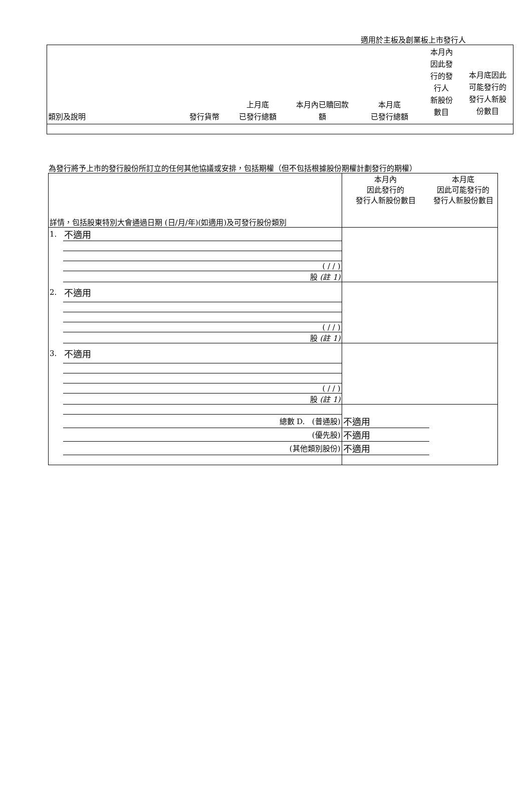適用於主板及創業板上市發行人
| 類別及說明 | 發行貨幣 | 上月底 已發行總額 | 本月內已贖回款 額 | 本月底 已發行總額 | 本月內 因此發 行的發 行人 新股份 數目 | 本月底因此 可能發行的 發行人新股 份數目 |
為發行將予上市的發行股份所訂立的任何其他協議或安排，包括期權（但不包括根據股份期權計劃發行的期權）
| 詳情，包括股東特別大會通過日期 (日/月/年)(如適用)及可發行股份類別 | | 本月內 因此發行的 發行人新股份數目 | 本月底 因此可能發行的 發行人新股份數目 |
| 1. | 不適用 | | |
| | ( / / ) | | |
| | 股 (註 1) | | |
| 2. | 不適用 | | |
| | ( / / ) | | |
| | 股 (註 1) | | |
| 3. | 不適用 | | |
| | ( / / ) | | |
| | 股 (註 1) | | |
| | 總數 D. (普通股) | 不適用 | |
| | (優先股) | 不適用 | |
| | (其他類別股份) | 不適用 | |